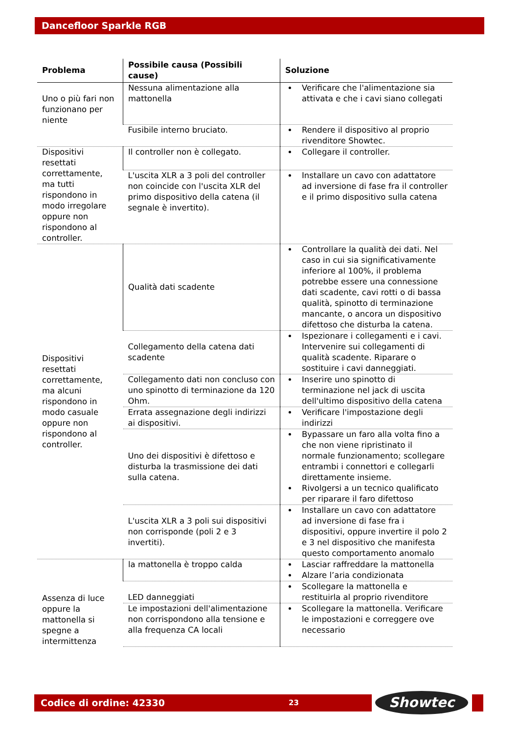Dancefloor Sparkle RGB
| Problema | Possibile causa (Possibili cause) | Soluzione |
| --- | --- | --- |
| Uno o più fari non funzionano per niente | Nessuna alimentazione alla mattonella | Verificare che l'alimentazione sia attivata e che i cavi siano collegati |
| | Fusibile interno bruciato. | Rendere il dispositivo al proprio rivenditore Showtec. |
| Dispositivi resettati correttamente, ma tutti rispondono in modo irregolare oppure non rispondono al controller. | Il controller non è collegato. | Collegare il controller. |
| | L'uscita XLR a 3 poli del controller non coincide con l'uscita XLR del primo dispositivo della catena (il segnale è invertito). | Installare un cavo con adattatore ad inversione di fase fra il controller e il primo dispositivo sulla catena |
| Dispositivi resettati correttamente, ma alcuni rispondono in modo casuale oppure non rispondono al controller. | Qualità dati scadente | Controllare la qualità dei dati. Nel caso in cui sia significativamente inferiore al 100%, il problema potrebbe essere una connessione dati scadente, cavi rotti o di bassa qualità, spinotto di terminazione mancante, o ancora un dispositivo difettoso che disturba la catena. |
| | Collegamento della catena dati scadente | Ispezionare i collegamenti e i cavi. Intervenire sui collegamenti di qualità scadente. Riparare o sostituire i cavi danneggiati. |
| | Collegamento dati non concluso con uno spinotto di terminazione da 120 Ohm. | Inserire uno spinotto di terminazione nel jack di uscita dell'ultimo dispositivo della catena |
| | Errata assegnazione degli indirizzi ai dispositivi. | Verificare l'impostazione degli indirizzi |
| | Uno dei dispositivi è difettoso e disturba la trasmissione dei dati sulla catena. | Bypassare un faro alla volta fino a che non viene ripristinato il normale funzionamento; scollegare entrambi i connettori e collegarli direttamente insieme. Rivolgersi a un tecnico qualificato per riparare il faro difettoso |
| | L'uscita XLR a 3 poli sui dispositivi non corrisponde (poli 2 e 3 invertiti). | Installare un cavo con adattatore ad inversione di fase fra i dispositivi, oppure invertire il polo 2 e 3 nel dispositivo che manifesta questo comportamento anomalo |
| Assenza di luce oppure la mattonella si spegne a intermittenza | la mattonella è troppo calda | Lasciar raffreddare la mattonella Alzare l’aria condizionata |
| | LED danneggiati | Scollegare la mattonella e restituirla al proprio rivenditore |
| | Le impostazioni dell'alimentazione non corrispondono alla tensione e alla frequenza CA locali | Scollegare la mattonella. Verificare le impostazioni e correggere ove necessario |
Codice di ordine: 42330 23 Showtec